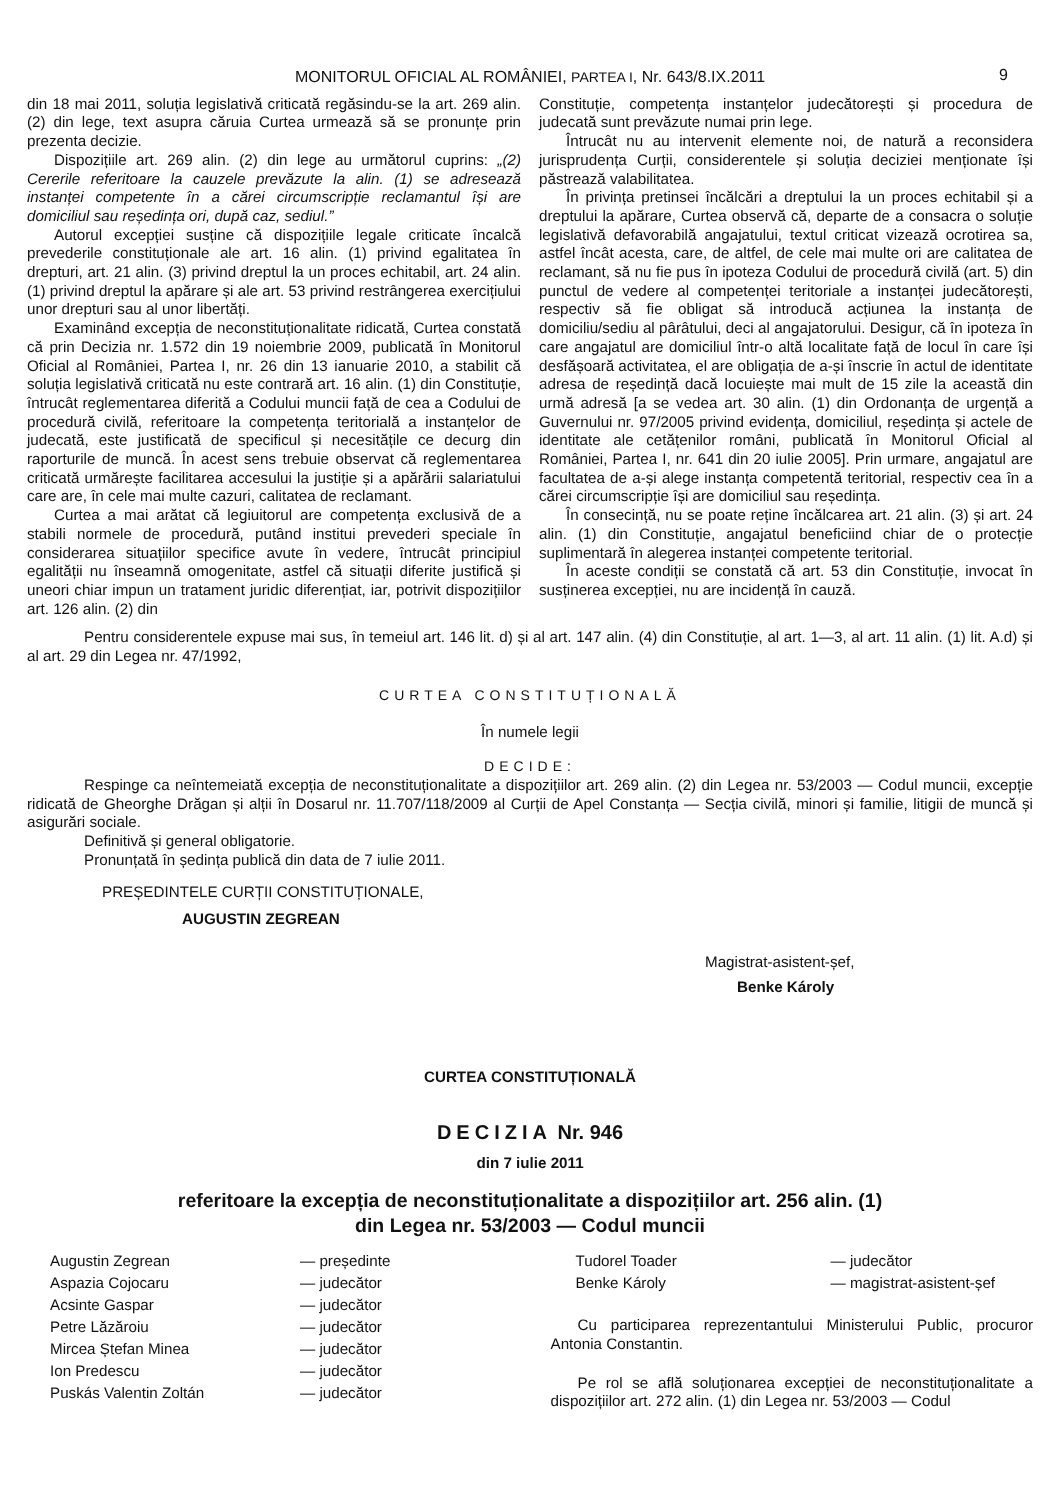MONITORUL OFICIAL AL ROMÂNIEI, PARTEA I, Nr. 643/8.IX.2011 9
din 18 mai 2011, soluția legislativă criticată regăsindu-se la art. 269 alin. (2) din lege, text asupra căruia Curtea urmează să se pronunțe prin prezenta decizie.
Dispozițiile art. 269 alin. (2) din lege au următorul cuprins: „(2) Cererile referitoare la cauzele prevăzute la alin. (1) se adresează instanței competente în a cărei circumscripție reclamantul își are domiciliul sau reședința ori, după caz, sediul.”
Autorul excepției susține că dispozițiile legale criticate încalcă prevederile constituționale ale art. 16 alin. (1) privind egalitatea în drepturi, art. 21 alin. (3) privind dreptul la un proces echitabil, art. 24 alin. (1) privind dreptul la apărare și ale art. 53 privind restrângerea exercițiului unor drepturi sau al unor libertăți.
Examinând excepția de neconstituționalitate ridicată, Curtea constată că prin Decizia nr. 1.572 din 19 noiembrie 2009, publicată în Monitorul Oficial al României, Partea I, nr. 26 din 13 ianuarie 2010, a stabilit că soluția legislativă criticată nu este contrară art. 16 alin. (1) din Constituție, întrucât reglementarea diferită a Codului muncii față de cea a Codului de procedură civilă, referitoare la competența teritorială a instanțelor de judecată, este justificată de specificul și necesitățile ce decurg din raporturile de muncă. În acest sens trebuie observat că reglementarea criticată urmărește facilitarea accesului la justiție și a apărării salariatului care are, în cele mai multe cazuri, calitatea de reclamant.
Curtea a mai arătat că legiuitorul are competența exclusivă de a stabili normele de procedură, putând institui prevederi speciale în considerarea situațiilor specifice avute în vedere, întrucât principiul egalității nu înseamnă omogenitate, astfel că situații diferite justifică și uneori chiar impun un tratament juridic diferențiat, iar, potrivit dispozițiilor art. 126 alin. (2) din
Constituție, competența instanțelor judecătorești și procedura de judecată sunt prevăzute numai prin lege.
Întrucât nu au intervenit elemente noi, de natură a reconsidera jurisprudența Curții, considerentele și soluția deciziei menționate își păstrează valabilitatea.
În privința pretinsei încălcări a dreptului la un proces echitabil și a dreptului la apărare, Curtea observă că, departe de a consacra o soluție legislativă defavorabilă angajatului, textul criticat vizează ocrotirea sa, astfel încât acesta, care, de altfel, de cele mai multe ori are calitatea de reclamant, să nu fie pus în ipoteza Codului de procedură civilă (art. 5) din punctul de vedere al competenței teritoriale a instanței judecătorești, respectiv să fie obligat să introducă acțiunea la instanța de domiciliu/sediu al pârâtului, deci al angajatorului. Desigur, că în ipoteza în care angajatul are domiciliul într-o altă localitate față de locul în care își desfășoară activitatea, el are obligația de a-și înscrie în actul de identitate adresa de reședință dacă locuiește mai mult de 15 zile la această din urmă adresă [a se vedea art. 30 alin. (1) din Ordonanța de urgență a Guvernului nr. 97/2005 privind evidența, domiciliul, reședința și actele de identitate ale cetățenilor români, publicată în Monitorul Oficial al României, Partea I, nr. 641 din 20 iulie 2005]. Prin urmare, angajatul are facultatea de a-și alege instanța competentă teritorial, respectiv cea în a cărei circumscripție își are domiciliul sau reședința.
În consecință, nu se poate reține încălcarea art. 21 alin. (3) și art. 24 alin. (1) din Constituție, angajatul beneficiind chiar de o protecție suplimentară în alegerea instanței competente teritorial.
În aceste condiții se constată că art. 53 din Constituție, invocat în susținerea excepției, nu are incidență în cauză.
Pentru considerentele expuse mai sus, în temeiul art. 146 lit. d) și al art. 147 alin. (4) din Constituție, al art. 1—3, al art. 11 alin. (1) lit. A.d) și al art. 29 din Legea nr. 47/1992,
CURTEA CONSTITUȚIONALĂ
În numele legii
DECIDE:
Respinge ca neîntemeiată excepția de neconstituționalitate a dispozițiilor art. 269 alin. (2) din Legea nr. 53/2003 — Codul muncii, excepție ridicată de Gheorghe Drăgan și alții în Dosarul nr. 11.707/118/2009 al Curții de Apel Constanța — Secția civilă, minori și familie, litigii de muncă și asigurări sociale.
Definitivă și general obligatorie.
Pronunțată în ședința publică din data de 7 iulie 2011.
PREȘEDINTELE CURȚII CONSTITUȚIONALE,
AUGUSTIN ZEGREAN
Magistrat-asistent-șef,
Benke Károly
CURTEA CONSTITUȚIONALĂ
DECIZIA Nr. 946
din 7 iulie 2011
referitoare la excepția de neconstituționalitate a dispozițiilor art. 256 alin. (1)
din Legea nr. 53/2003 — Codul muncii
Augustin Zegrean — președinte
Aspazia Cojocaru — judecător
Acsinte Gaspar — judecător
Petre Lăzăroiu — judecător
Mircea Ștefan Minea — judecător
Ion Predescu — judecător
Puskás Valentin Zoltán — judecător
Tudorel Toader — judecător
Benke Károly — magistrat-asistent-șef
Cu participarea reprezentantului Ministerului Public, procuror Antonia Constantin.
Pe rol se află soluționarea excepției de neconstituționalitate a dispozițiilor art. 272 alin. (1) din Legea nr. 53/2003 — Codul